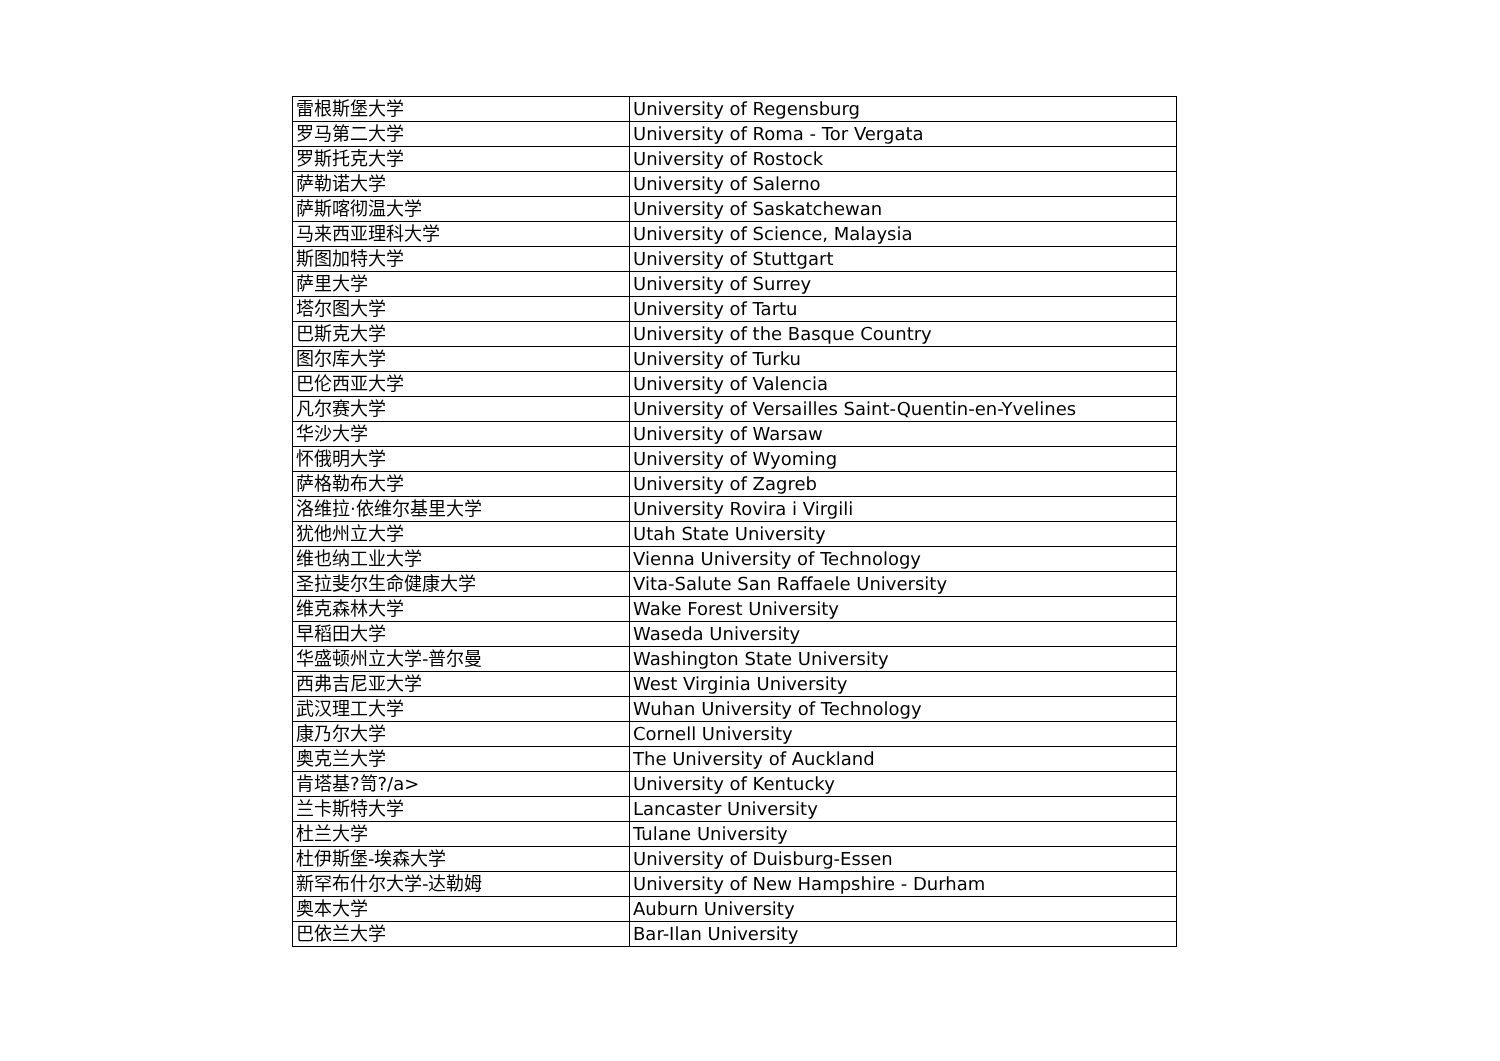| 雷根斯堡大学 | University of Regensburg |
| 罗马第二大学 | University of Roma - Tor Vergata |
| 罗斯托克大学 | University of Rostock |
| 萨勒诺大学 | University of Salerno |
| 萨斯喀彻温大学 | University of Saskatchewan |
| 马来西亚理科大学 | University of Science, Malaysia |
| 斯图加特大学 | University of Stuttgart |
| 萨里大学 | University of Surrey |
| 塔尔图大学 | University of Tartu |
| 巴斯克大学 | University of the Basque Country |
| 图尔库大学 | University of Turku |
| 巴伦西亚大学 | University of Valencia |
| 凡尔赛大学 | University of Versailles Saint-Quentin-en-Yvelines |
| 华沙大学 | University of Warsaw |
| 怀俄明大学 | University of Wyoming |
| 萨格勒布大学 | University of Zagreb |
| 洛维拉·依维尔基里大学 | University Rovira i Virgili |
| 犹他州立大学 | Utah State University |
| 维也纳工业大学 | Vienna University of Technology |
| 圣拉斐尔生命健康大学 | Vita-Salute San Raffaele University |
| 维克森林大学 | Wake Forest University |
| 早稻田大学 | Waseda University |
| 华盛顿州立大学-普尔曼 | Washington State University |
| 西弗吉尼亚大学 | West Virginia University |
| 武汉理工大学 | Wuhan University of Technology |
| 康乃尔大学 | Cornell University |
| 奥克兰大学 | The University of Auckland |
| 肯塔基?笥?/a> | University of Kentucky |
| 兰卡斯特大学 | Lancaster University |
| 杜兰大学 | Tulane University |
| 杜伊斯堡-埃森大学 | University of Duisburg-Essen |
| 新罕布什尔大学-达勒姆 | University of New Hampshire - Durham |
| 奥本大学 | Auburn University |
| 巴依兰大学 | Bar-Ilan University |